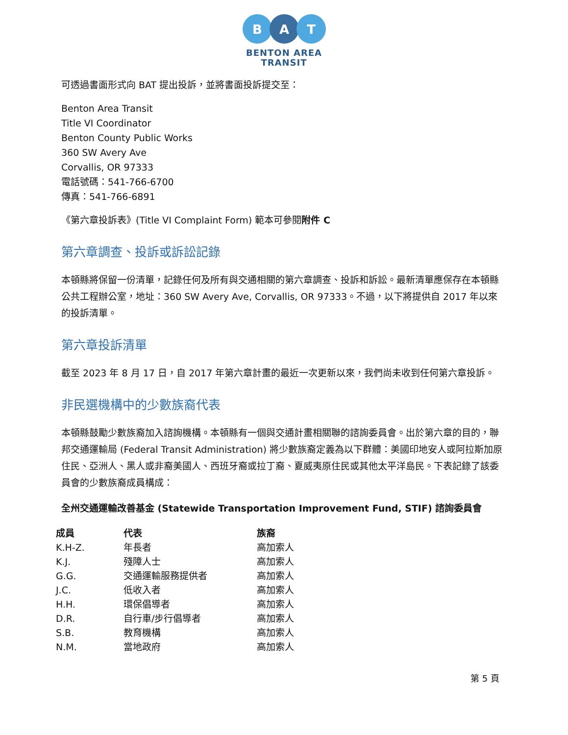B
A
T
BENTON AREA
TRANSIT
可透過書面形式向 BAT 提出投訴，並將書面投訴提交至：
Benton Area Transit
Title VI Coordinator
Benton County Public Works
360 SW Avery Ave
Corvallis, OR 97333
電話號碼：541-766-6700
傳真：541-766-6891
《第六章投訴表》(Title VI Complaint Form) 範本可參閱附件 C
第六章調查、投訴或訴訟記錄
本頓縣將保留一份清單，記錄任何及所有與交通相關的第六章調查、投訴和訴訟。最新清單應保存在本頓縣公共工程辦公室，地址：360 SW Avery Ave, Corvallis, OR 97333。不過，以下將提供自 2017 年以來的投訴清單。
第六章投訴清單
截至 2023 年 8 月 17 日，自 2017 年第六章計畫的最近一次更新以來，我們尚未收到任何第六章投訴。
非民選機構中的少數族裔代表
本頓縣鼓勵少數族裔加入諮詢機構。本頓縣有一個與交通計畫相關聯的諮詢委員會。出於第六章的目的，聯邦交通運輸局 (Federal Transit Administration) 將少數族裔定義為以下群體：美國印地安人或阿拉斯加原住民、亞洲人、黑人或非裔美國人、西班牙裔或拉丁裔、夏威夷原住民或其他太平洋島民。下表記錄了該委員會的少數族裔成員構成：
全州交通運輸改善基金 (Statewide Transportation Improvement Fund, STIF) 諮詢委員會
| 成員 | 代表 | 族裔 |
| --- | --- | --- |
| K.H-Z. | 年長者 | 高加索人 |
| K.J. | 殘障人士 | 高加索人 |
| G.G. | 交通運輸服務提供者 | 高加索人 |
| J.C. | 低收入者 | 高加索人 |
| H.H. | 環保倡導者 | 高加索人 |
| D.R. | 自行車/步行倡導者 | 高加索人 |
| S.B. | 教育機構 | 高加索人 |
| N.M. | 當地政府 | 高加索人 |
第 5 頁